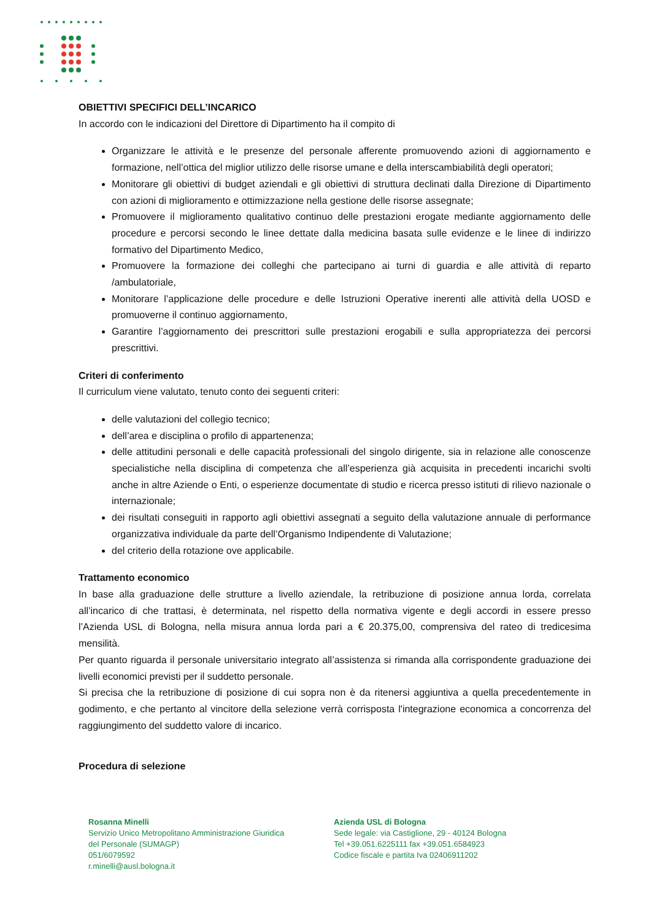OBIETTIVI SPECIFICI DELL’INCARICO
In accordo con le indicazioni del Direttore di Dipartimento ha il compito di
Organizzare le attività e le presenze del personale afferente promuovendo azioni di aggiornamento e formazione, nell’ottica del miglior utilizzo delle risorse umane e della interscambiabilità degli operatori;
Monitorare gli obiettivi di budget aziendali e gli obiettivi di struttura declinati dalla Direzione di Dipartimento con azioni di miglioramento e ottimizzazione nella gestione delle risorse assegnate;
Promuovere il miglioramento qualitativo continuo delle prestazioni erogate mediante aggiornamento delle procedure e percorsi secondo le linee dettate dalla medicina basata sulle evidenze e le linee di indirizzo formativo del Dipartimento Medico,
Promuovere la formazione dei colleghi che partecipano ai turni di guardia e alle attività di reparto /ambulatoriale,
Monitorare l’applicazione delle procedure e delle Istruzioni Operative inerenti alle attività della UOSD e promuoverne il continuo aggiornamento,
Garantire l’aggiornamento dei prescrittori sulle prestazioni erogabili e sulla appropriatezza dei percorsi prescrittivi.
Criteri di conferimento
Il curriculum viene valutato, tenuto conto dei seguenti criteri:
delle valutazioni del collegio tecnico;
dell’area e disciplina o profilo di appartenenza;
delle attitudini personali e delle capacità professionali del singolo dirigente, sia in relazione alle conoscenze specialistiche nella disciplina di competenza che all’esperienza già acquisita in precedenti incarichi svolti anche in altre Aziende o Enti, o esperienze documentate di studio e ricerca presso istituti di rilievo nazionale o internazionale;
dei risultati conseguiti in rapporto agli obiettivi assegnati a seguito della valutazione annuale di performance organizzativa individuale da parte dell’Organismo Indipendente di Valutazione;
del criterio della rotazione ove applicabile.
Trattamento economico
In base alla graduazione delle strutture a livello aziendale, la retribuzione di posizione annua lorda, correlata all’incarico di che trattasi, è determinata, nel rispetto della normativa vigente e degli accordi in essere presso l’Azienda USL di Bologna, nella misura annua lorda pari a € 20.375,00, comprensiva del rateo di tredicesima mensilità.
Per quanto riguarda il personale universitario integrato all’assistenza si rimanda alla corrispondente graduazione dei livelli economici previsti per il suddetto personale.
Si precisa che la retribuzione di posizione di cui sopra non è da ritenersi aggiuntiva a quella precedentemente in godimento, e che pertanto al vincitore della selezione verrà corrisposta l'integrazione economica a concorrenza del raggiungimento del suddetto valore di incarico.
Procedura di selezione
Rosanna Minelli
Servizio Unico Metropolitano Amministrazione Giuridica
del Personale (SUMAGP)
051/6079592
r.minelli@ausl.bologna.it
Azienda USL di Bologna
Sede legale: via Castiglione, 29 - 40124 Bologna
Tel +39.051.6225111 fax +39.051.6584923
Codice fiscale e partita Iva 02406911202